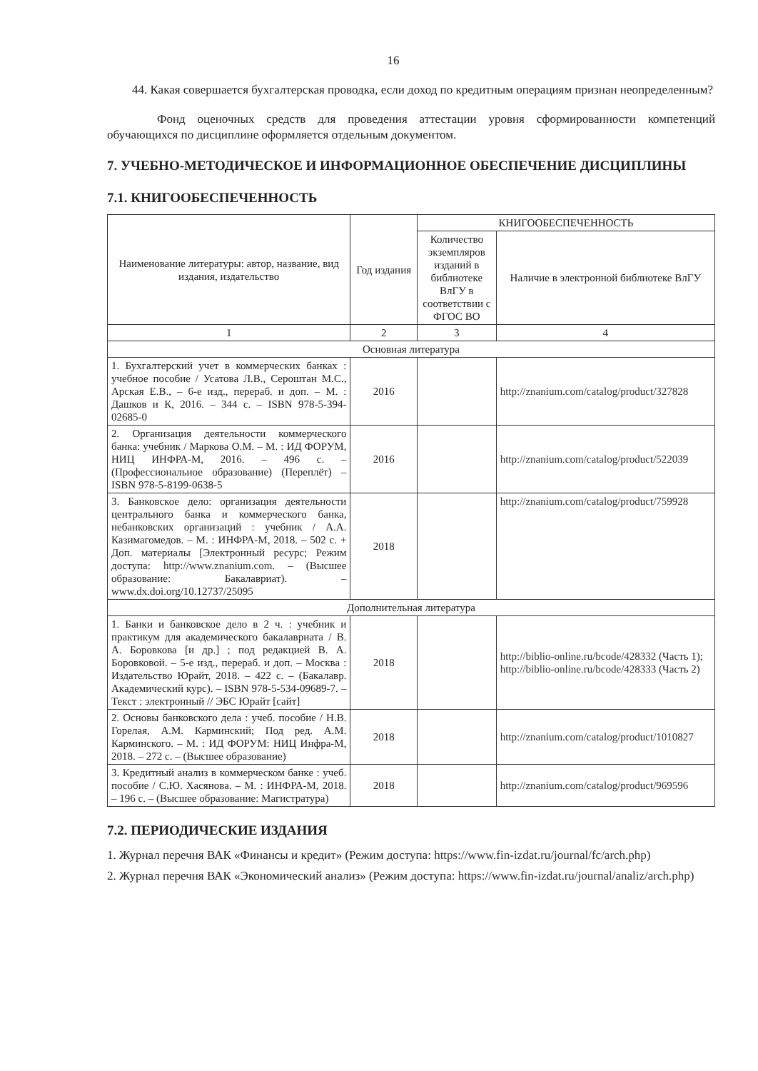16
44. Какая совершается бухгалтерская проводка, если доход по кредитным операциям признан неопределенным?
Фонд оценочных средств для проведения аттестации уровня сформированности компетенций обучающихся по дисциплине оформляется отдельным документом.
7. УЧЕБНО-МЕТОДИЧЕСКОЕ И ИНФОРМАЦИОННОЕ ОБЕСПЕЧЕНИЕ ДИСЦИПЛИНЫ
7.1. КНИГООБЕСПЕЧЕННОСТЬ
| Наименование литературы: автор, название, вид издания, издательство | Год издания | КНИГООБЕСПЕЧЕННОСТЬ | |
| --- | --- | --- | --- |
| | | Количество экземпляров изданий в библиотеке ВлГУ в соответствии с ФГОС ВО | Наличие в электронной библиотеке ВлГУ |
| 1 | 2 | 3 | 4 |
| Основная литература | | | |
| 1. Бухгалтерский учет в коммерческих банках : учебное пособие / Усатова Л.В., Сероштан М.С., Арская Е.В., – 6-е изд., перераб. и доп. – М. : Дашков и К, 2016. – 344 с. – ISBN 978-5-394-02685-0 | 2016 | | http://znanium.com/catalog/product/327828 |
| 2. Организация деятельности коммерческого банка: учебник / Маркова О.М. – М. : ИД ФОРУМ, НИЦ ИНФРА-М, 2016. – 496 с. – (Профессиональное образование) (Переплёт) – ISBN 978-5-8199-0638-5 | 2016 | | http://znanium.com/catalog/product/522039 |
| 3. Банковское дело: организация деятельности центрального банка и коммерческого банка, небанковских организаций : учебник / А.А. Казимагомедов. – М. : ИНФРА-М, 2018. – 502 с. + Доп. материалы [Электронный ресурс; Режим доступа: http://www.znanium.com . – (Высшее образование: Бакалавриат). – www.dx.doi.org/10.12737/25095 | 2018 | | http://znanium.com/catalog/product/759928 |
| Дополнительная литература | | | |
| 1. Банки и банковское дело в 2 ч. : учебник и практикум для академического бакалавриата / В. А. Боровкова [и др.] ; под редакцией В. А. Боровковой. – 5-е изд., перераб. и доп. – Москва : Издательство Юрайт, 2018. – 422 с. – (Бакалавр. Академический курс). – ISBN 978-5-534-09689-7. – Текст : электронный // ЭБС Юрайт [сайт] | 2018 | | http://biblio-online.ru/bcode/428332 (Часть 1); http://biblio-online.ru/bcode/428333 (Часть 2) |
| 2. Основы банковского дела : учеб. пособие / Н.В. Горелая, А.М. Карминский; Под ред. А.М. Карминского. – М. : ИД ФОРУМ: НИЦ Инфра-М, 2018. – 272 с. – (Высшее образование) | 2018 | | http://znanium.com/catalog/product/1010827 |
| 3. Кредитный анализ в коммерческом банке : учеб. пособие / С.Ю. Хасянова. – М. : ИНФРА-М, 2018. – 196 с. – (Высшее образование: Магистратура) | 2018 | | http://znanium.com/catalog/product/969596 |
7.2. ПЕРИОДИЧЕСКИЕ ИЗДАНИЯ
1. Журнал перечня ВАК «Финансы и кредит» (Режим доступа: https://www.fin-izdat.ru/journal/fc/arch.php)
2. Журнал перечня ВАК «Экономический анализ» (Режим доступа: https://www.fin-izdat.ru/journal/analiz/arch.php)